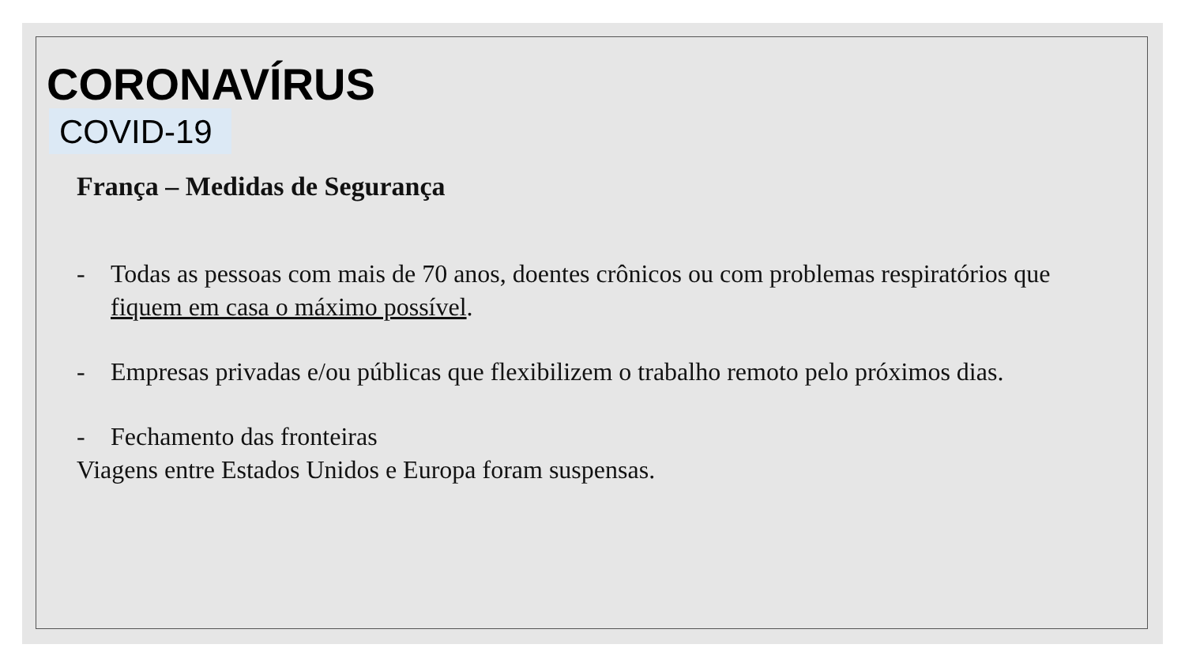CORONAVÍRUS
COVID-19
França – Medidas de Segurança
- Todas as pessoas com mais de 70 anos, doentes crônicos ou com problemas respiratórios que fiquem em casa o máximo possível.
- Empresas privadas e/ou públicas que flexibilizem o trabalho remoto pelo próximos dias.
- Fechamento das fronteiras
Viagens entre Estados Unidos e Europa foram suspensas.